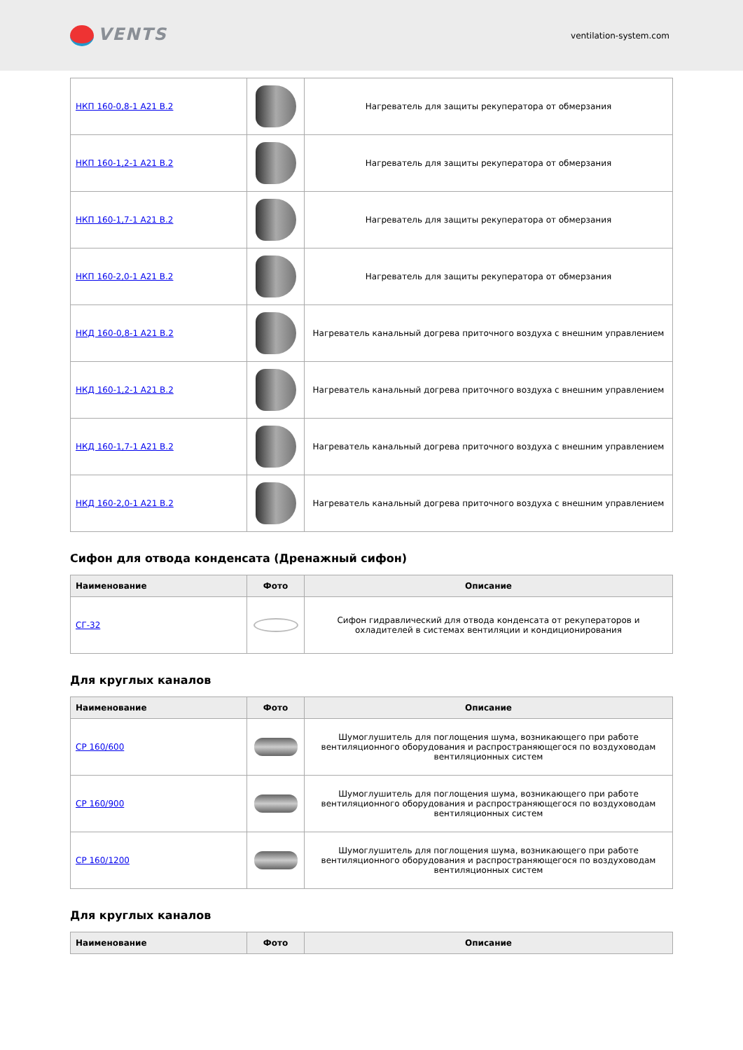VENTS
ventilation-system.com
| НКП 160-0,8-1 A21 B.2 | | Нагреватель для защиты рекуператора от обмерзания |
| НКП 160-1,2-1 A21 B.2 | | Нагреватель для защиты рекуператора от обмерзания |
| НКП 160-1,7-1 A21 B.2 | | Нагреватель для защиты рекуператора от обмерзания |
| НКП 160-2,0-1 A21 B.2 | | Нагреватель для защиты рекуператора от обмерзания |
| НКД 160-0,8-1 A21 B.2 | | Нагреватель канальный догрева приточного воздуха с внешним управлением |
| НКД 160-1,2-1 A21 B.2 | | Нагреватель канальный догрева приточного воздуха с внешним управлением |
| НКД 160-1,7-1 A21 B.2 | | Нагреватель канальный догрева приточного воздуха с внешним управлением |
| НКД 160-2,0-1 A21 B.2 | | Нагреватель канальный догрева приточного воздуха с внешним управлением |
Сифон для отвода конденсата (Дренажный сифон)
| Наименование | Фото | Описание |
| --- | --- | --- |
| СГ-32 | | Сифон гидравлический для отвода конденсата от рекуператоров и охладителей в системах вентиляции и кондиционирования |
Для круглых каналов
| Наименование | Фото | Описание |
| --- | --- | --- |
| СР 160/600 | | Шумоглушитель для поглощения шума, возникающего при работе вентиляционного оборудования и распространяющегося по воздуховодам вентиляционных систем |
| СР 160/900 | | Шумоглушитель для поглощения шума, возникающего при работе вентиляционного оборудования и распространяющегося по воздуховодам вентиляционных систем |
| СР 160/1200 | | Шумоглушитель для поглощения шума, возникающего при работе вентиляционного оборудования и распространяющегося по воздуховодам вентиляционных систем |
Для круглых каналов
| Наименование | Фото | Описание |
| --- | --- | --- |